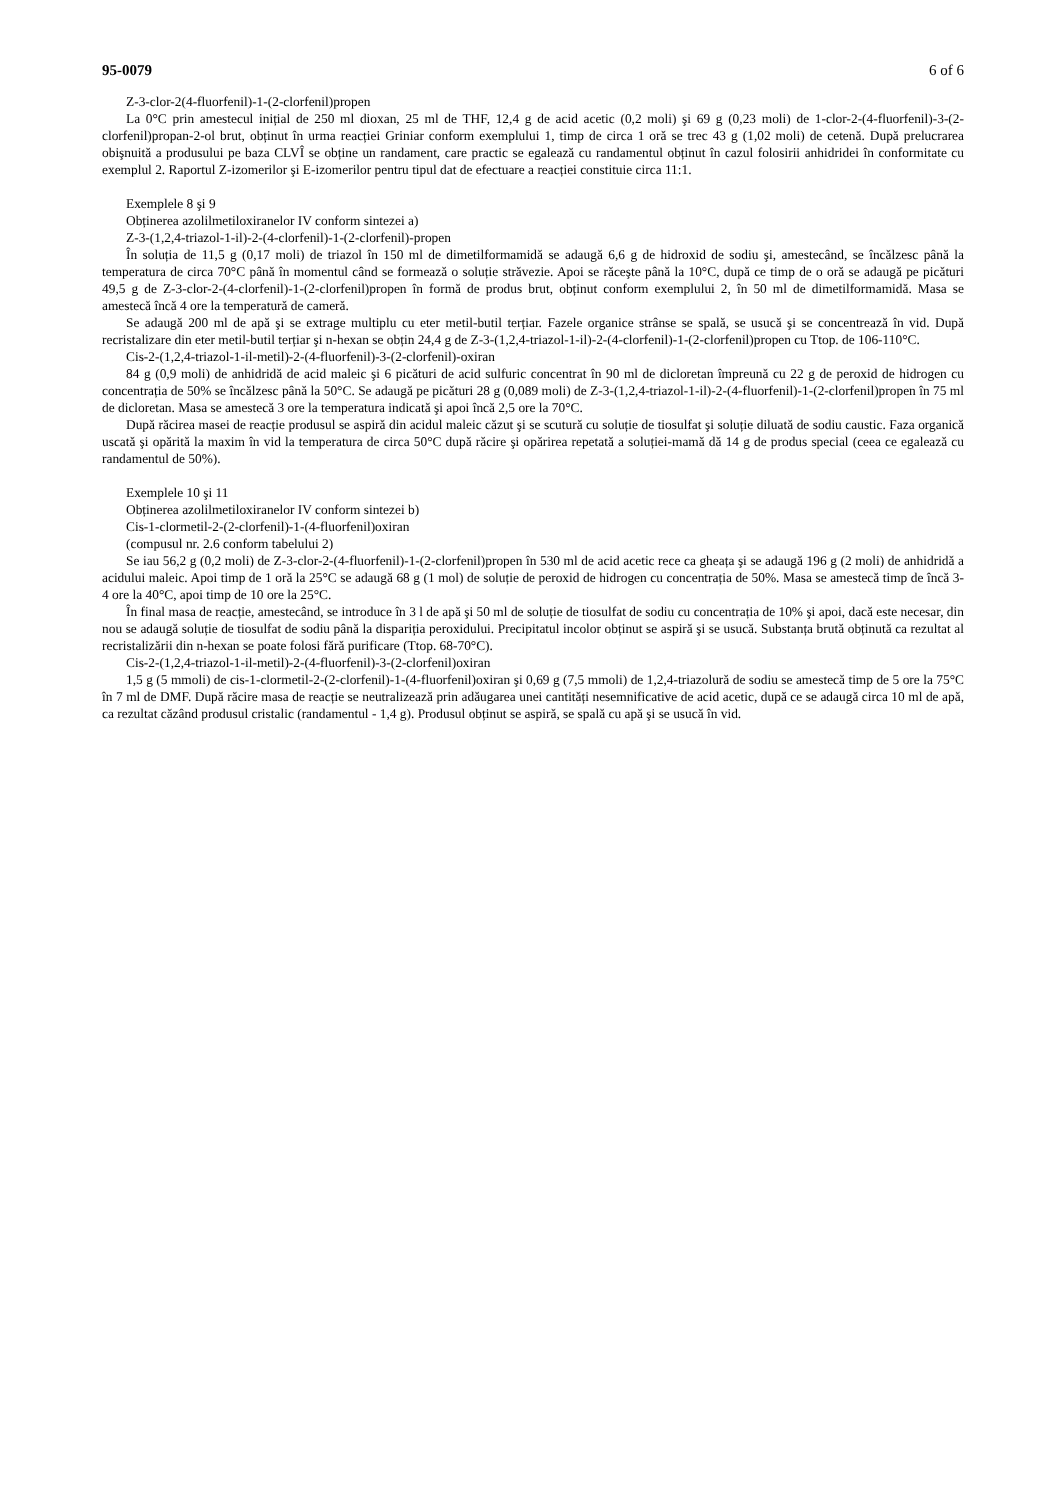95-0079 6 of 6
Z-3-clor-2(4-fluorfenil)-1-(2-clorfenil)propen
La 0°C prin amestecul inițial de 250 ml dioxan, 25 ml de THF, 12,4 g de acid acetic (0,2 moli) şi 69 g (0,23 moli) de 1-clor-2-(4-fluorfenil)-3-(2-clorfenil)propan-2-ol brut, obținut în urma reacției Griniar conform exemplului 1, timp de circa 1 oră se trec 43 g (1,02 moli) de cetenă. După prelucrarea obişnuită a produsului pe baza CLVÎ se obține un randament, care practic se egalează cu randamentul obținut în cazul folosirii anhidridei în conformitate cu exemplul 2. Raportul Z-izomerilor şi E-izomerilor pentru tipul dat de efectuare a reacției constituie circa 11:1.
Exemplele 8 şi 9
Obținerea azolilmetiloxiranelor IV conform sintezei a)
Z-3-(1,2,4-triazol-1-il)-2-(4-clorfenil)-1-(2-clorfenil)-propen
În soluția de 11,5 g (0,17 moli) de triazol în 150 ml de dimetilformamidă se adaugă 6,6 g de hidroxid de sodiu şi, amestecând, se încălzesc până la temperatura de circa 70°C până în momentul când se formează o soluție străvezie. Apoi se răceşte până la 10°C, după ce timp de o oră se adaugă pe picături 49,5 g de Z-3-clor-2-(4-clorfenil)-1-(2-clorfenil)propen în formă de produs brut, obținut conform exemplului 2, în 50 ml de dimetilformamidă. Masa se amestecă încă 4 ore la temperatură de cameră.
Se adaugă 200 ml de apă şi se extrage multiplu cu eter metil-butil terțiar. Fazele organice strânse se spală, se usucă şi se concentrează în vid. După recristalizare din eter metil-butil terțiar şi n-hexan se obțin 24,4 g de Z-3-(1,2,4-triazol-1-il)-2-(4-clorfenil)-1-(2-clorfenil)propen cu Ttop. de 106-110°C.
Cis-2-(1,2,4-triazol-1-il-metil)-2-(4-fluorfenil)-3-(2-clorfenil)-oxiran
84 g (0,9 moli) de anhidridă de acid maleic şi 6 picături de acid sulfuric concentrat în 90 ml de dicloretan împreună cu 22 g de peroxid de hidrogen cu concentrația de 50% se încălzesc până la 50°C. Se adaugă pe picături 28 g (0,089 moli) de Z-3-(1,2,4-triazol-1-il)-2-(4-fluorfenil)-1-(2-clorfenil)propen în 75 ml de dicloretan. Masa se amestecă 3 ore la temperatura indicată şi apoi încă 2,5 ore la 70°C.
După răcirea masei de reacție produsul se aspiră din acidul maleic căzut şi se scutură cu soluție de tiosulfat şi soluție diluată de sodiu caustic. Faza organică uscată şi opărită la maxim în vid la temperatura de circa 50°C după răcire şi opărirea repetată a soluției-mamă dă 14 g de produs special (ceea ce egalează cu randamentul de 50%).
Exemplele 10 şi 11
Obținerea azolilmetiloxiranelor IV conform sintezei b)
Cis-1-clormetil-2-(2-clorfenil)-1-(4-fluorfenil)oxiran
(compusul nr. 2.6 conform tabelului 2)
Se iau 56,2 g (0,2 moli) de Z-3-clor-2-(4-fluorfenil)-1-(2-clorfenil)propen în 530 ml de acid acetic rece ca gheața şi se adaugă 196 g (2 moli) de anhidridă a acidului maleic. Apoi timp de 1 oră la 25°C se adaugă 68 g (1 mol) de soluție de peroxid de hidrogen cu concentrația de 50%. Masa se amestecă timp de încă 3-4 ore la 40°C, apoi timp de 10 ore la 25°C.
În final masa de reacție, amestecând, se introduce în 3 l de apă şi 50 ml de soluție de tiosulfat de sodiu cu concentrația de 10% şi apoi, dacă este necesar, din nou se adaugă soluție de tiosulfat de sodiu până la dispariția peroxidului. Precipitatul incolor obținut se aspiră şi se usucă. Substanța brută obținută ca rezultat al recristalizării din n-hexan se poate folosi fără purificare (Ttop. 68-70°C).
Cis-2-(1,2,4-triazol-1-il-metil)-2-(4-fluorfenil)-3-(2-clorfenil)oxiran
1,5 g (5 mmoli) de cis-1-clormetil-2-(2-clorfenil)-1-(4-fluorfenil)oxiran şi 0,69 g (7,5 mmoli) de 1,2,4-triazolură de sodiu se amestecă timp de 5 ore la 75°C în 7 ml de DMF. După răcire masa de reacție se neutralizează prin adăugarea unei cantități nesemnificative de acid acetic, după ce se adaugă circa 10 ml de apă, ca rezultat căzând produsul cristalic (randamentul - 1,4 g). Produsul obținut se aspiră, se spală cu apă şi se usucă în vid.